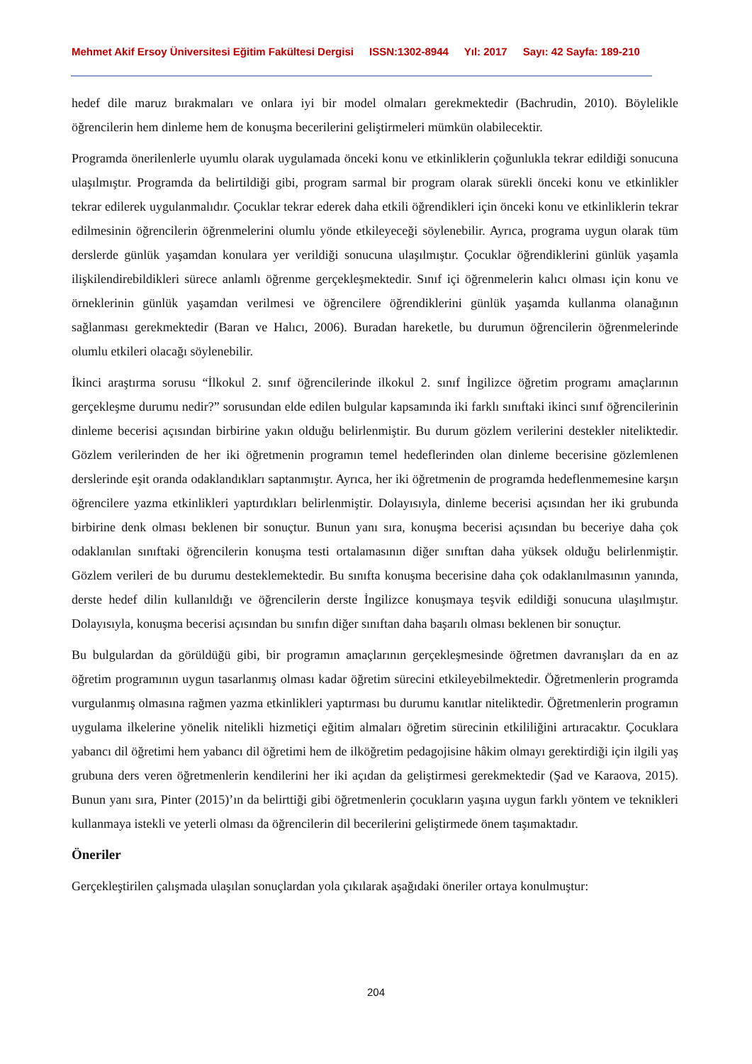Mehmet Akif Ersoy Üniversitesi Eğitim Fakültesi Dergisi ISSN:1302-8944 Yıl: 2017 Sayı: 42 Sayfa: 189-210
hedef dile maruz bırakmaları ve onlara iyi bir model olmaları gerekmektedir (Bachrudin, 2010). Böylelikle öğrencilerin hem dinleme hem de konuşma becerilerini geliştirmeleri mümkün olabilecektir.
Programda önerilenlerle uyumlu olarak uygulamada önceki konu ve etkinliklerin çoğunlukla tekrar edildiği sonucuna ulaşılmıştır. Programda da belirtildiği gibi, program sarmal bir program olarak sürekli önceki konu ve etkinlikler tekrar edilerek uygulanmalıdır. Çocuklar tekrar ederek daha etkili öğrendikleri için önceki konu ve etkinliklerin tekrar edilmesinin öğrencilerin öğrenmelerini olumlu yönde etkileyeceği söylenebilir. Ayrıca, programa uygun olarak tüm derslerde günlük yaşamdan konulara yer verildiği sonucuna ulaşılmıştır. Çocuklar öğrendiklerini günlük yaşamla ilişkilendirebildikleri sürece anlamlı öğrenme gerçekleşmektedir. Sınıf içi öğrenmelerin kalıcı olması için konu ve örneklerinin günlük yaşamdan verilmesi ve öğrencilere öğrendiklerini günlük yaşamda kullanma olanağının sağlanması gerekmektedir (Baran ve Halıcı, 2006). Buradan hareketle, bu durumun öğrencilerin öğrenmelerinde olumlu etkileri olacağı söylenebilir.
İkinci araştırma sorusu “İlkokul 2. sınıf öğrencilerinde ilkokul 2. sınıf İngilizce öğretim programı amaçlarının gerçekleşme durumu nedir?” sorusundan elde edilen bulgular kapsamında iki farklı sınıftaki ikinci sınıf öğrencilerinin dinleme becerisi açısından birbirine yakın olduğu belirlenmiştir. Bu durum gözlem verilerini destekler niteliktedir. Gözlem verilerinden de her iki öğretmenin programın temel hedeflerinden olan dinleme becerisine gözlemlenen derslerinde eşit oranda odaklandıkları saptanmıştır. Ayrıca, her iki öğretmenin de programda hedeflenmemesine karşın öğrencilere yazma etkinlikleri yaptırdıkları belirlenmiştir. Dolayısıyla, dinleme becerisi açısından her iki grubunda birbirine denk olması beklenen bir sonuçtur. Bunun yanı sıra, konuşma becerisi açısından bu beceriye daha çok odaklanılan sınıftaki öğrencilerin konuşma testi ortalamasının diğer sınıftan daha yüksek olduğu belirlenmiştir. Gözlem verileri de bu durumu desteklemektedir. Bu sınıfta konuşma becerisine daha çok odaklanılmasının yanında, derste hedef dilin kullanıldığı ve öğrencilerin derste İngilizce konuşmaya teşvik edildiği sonucuna ulaşılmıştır. Dolayısıyla, konuşma becerisi açısından bu sınıfın diğer sınıftan daha başarılı olması beklenen bir sonuçtur.
Bu bulgulardan da görüldüğü gibi, bir programın amaçlarının gerçekleşmesinde öğretmen davranışları da en az öğretim programının uygun tasarlanmış olması kadar öğretim sürecini etkileyebilmektedir. Öğretmenlerin programda vurgulanmış olmasına rağmen yazma etkinlikleri yaptırması bu durumu kanıtlar niteliktedir. Öğretmenlerin programın uygulama ilkelerine yönelik nitelikli hizmetiçi eğitim almaları öğretim sürecinin etkililiğini artıracaktır. Çocuklara yabancı dil öğretimi hem yabancı dil öğretimi hem de ilköğretim pedagojisine hâkim olmayı gerektirdiği için ilgili yaş grubuna ders veren öğretmenlerin kendilerini her iki açıdan da geliştirmesi gerekmektedir (Şad ve Karaova, 2015). Bunun yanı sıra, Pinter (2015)’ın da belirttiği gibi öğretmenlerin çocukların yaşına uygun farklı yöntem ve teknikleri kullanmaya istekli ve yeterli olması da öğrencilerin dil becerilerini geliştirmede önem taşımaktadır.
Öneriler
Gerçekleştirilen çalışmada ulaşılan sonuçlardan yola çıkılarak aşağıdaki öneriler ortaya konulmuştur:
204